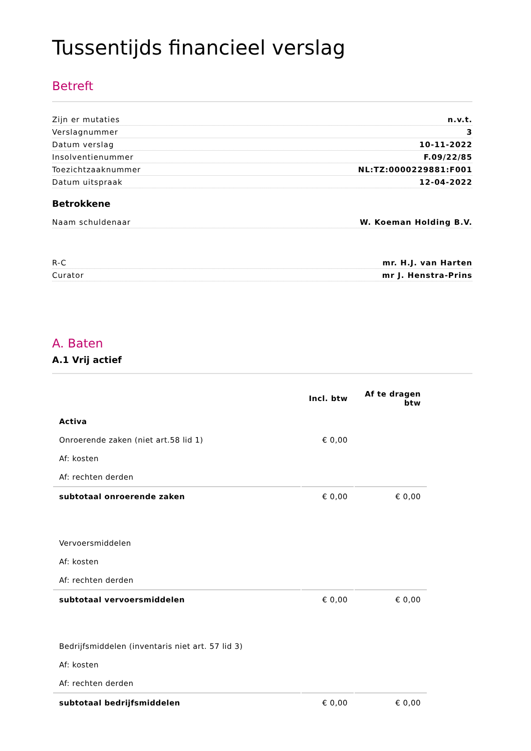Tussentijds financieel verslag
Betreft
Zijn er mutaties n.v.t.
Verslagnummer 3
Datum verslag 10-11-2022
Insolventienummer F.09/22/85
Toezichtzaaknummer NL:TZ:0000229881:F001
Datum uitspraak 12-04-2022
Betrokkene
Naam schuldenaar W. Koeman Holding B.V.
R-C mr. H.J. van Harten
Curator mr J. Henstra-Prins
A. Baten
A.1 Vrij actief
| | Incl. btw | Af te dragen btw |
| --- | --- | --- |
| Activa | | |
| Onroerende zaken (niet art.58 lid 1) | € 0,00 | |
| Af: kosten | | |
| Af: rechten derden | | |
| subtotaal onroerende zaken | € 0,00 | € 0,00 |
| Vervoersmiddelen | | |
| Af: kosten | | |
| Af: rechten derden | | |
| subtotaal vervoersmiddelen | € 0,00 | € 0,00 |
| Bedrijfsmiddelen (inventaris niet art. 57 lid 3) | | |
| Af: kosten | | |
| Af: rechten derden | | |
| subtotaal bedrijfsmiddelen | € 0,00 | € 0,00 |